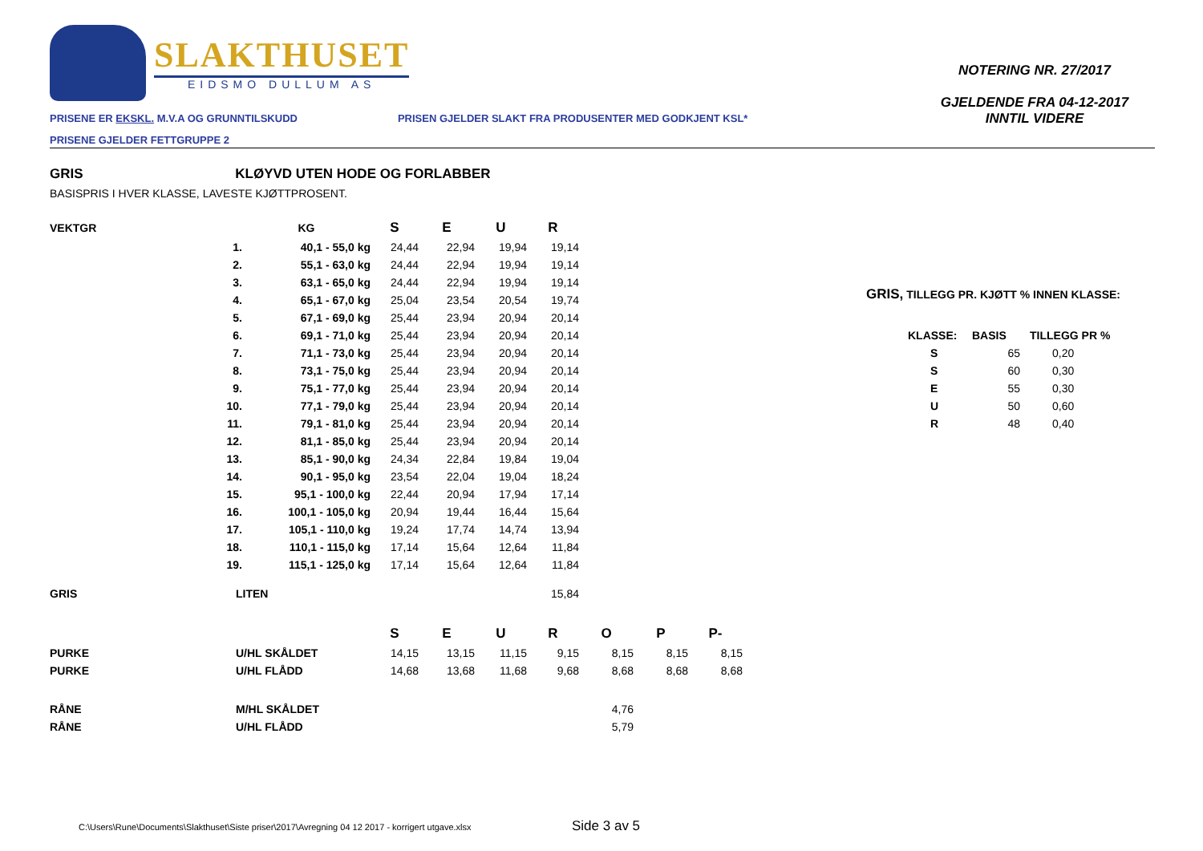SLAKTHUSET
EIDSMO DULLUM AS
NOTERING NR. 27/2017
GJELDENDE FRA 04-12-2017
INNTIL VIDERE
PRISENE ER EKSKL. M.V.A OG GRUNNTILSKUDD PRISEN GJELDER SLAKT FRA PRODUSENTER MED GODKJENT KSL*
PRISENE GJELDER FETTGRUPPE 2
GRIS KLØYVD UTEN HODE OG FORLABBER
BASISPRIS I HVER KLASSE, LAVESTE KJØTTPROSENT.
| VEKTGR | | KG | S | E | U | R |
| | 1. | 40,1 - 55,0 kg | 24,44 | 22,94 | 19,94 | 19,14 |
| | 2. | 55,1 - 63,0 kg | 24,44 | 22,94 | 19,94 | 19,14 |
| | 3. | 63,1 - 65,0 kg | 24,44 | 22,94 | 19,94 | 19,14 |
| | 4. | 65,1 - 67,0 kg | 25,04 | 23,54 | 20,54 | 19,74 |
| | 5. | 67,1 - 69,0 kg | 25,44 | 23,94 | 20,94 | 20,14 |
| | 6. | 69,1 - 71,0 kg | 25,44 | 23,94 | 20,94 | 20,14 |
| | 7. | 71,1 - 73,0 kg | 25,44 | 23,94 | 20,94 | 20,14 |
| | 8. | 73,1 - 75,0 kg | 25,44 | 23,94 | 20,94 | 20,14 |
| | 9. | 75,1 - 77,0 kg | 25,44 | 23,94 | 20,94 | 20,14 |
| | 10. | 77,1 - 79,0 kg | 25,44 | 23,94 | 20,94 | 20,14 |
| | 11. | 79,1 - 81,0 kg | 25,44 | 23,94 | 20,94 | 20,14 |
| | 12. | 81,1 - 85,0 kg | 25,44 | 23,94 | 20,94 | 20,14 |
| | 13. | 85,1 - 90,0 kg | 24,34 | 22,84 | 19,84 | 19,04 |
| | 14. | 90,1 - 95,0 kg | 23,54 | 22,04 | 19,04 | 18,24 |
| | 15. | 95,1 - 100,0 kg | 22,44 | 20,94 | 17,94 | 17,14 |
| | 16. | 100,1 - 105,0 kg | 20,94 | 19,44 | 16,44 | 15,64 |
| | 17. | 105,1 - 110,0 kg | 19,24 | 17,74 | 14,74 | 13,94 |
| | 18. | 110,1 - 115,0 kg | 17,14 | 15,64 | 12,64 | 11,84 |
| | 19. | 115,1 - 125,0 kg | 17,14 | 15,64 | 12,64 | 11,84 |
| GRIS | LITEN | | | | 15,84 | | | |
| | | S | E | U | R | O | P | P- |
| PURKE | U/HL SKÅLDET | 14,15 | 13,15 | 11,15 | 9,15 | 8,15 | 8,15 | 8,15 |
| PURKE | U/HL FLÅDD | 14,68 | 13,68 | 11,68 | 9,68 | 8,68 | 8,68 | 8,68 |
| RÅNE | M/HL SKÅLDET | | | | | 4,76 | | |
| RÅNE | U/HL FLÅDD | | | | | 5,79 | | |
GRIS, TILLEGG PR. KJØTT % INNEN KLASSE:
| KLASSE: | BASIS | TILLEGG PR % |
| S | 65 | 0,20 |
| S | 60 | 0,30 |
| E | 55 | 0,30 |
| U | 50 | 0,60 |
| R | 48 | 0,40 |
C:\Users\Rune\Documents\Slakthuset\Siste priser\2017\Avregning 04 12 2017 - korrigert utgave.xlsx
Side 3 av 5